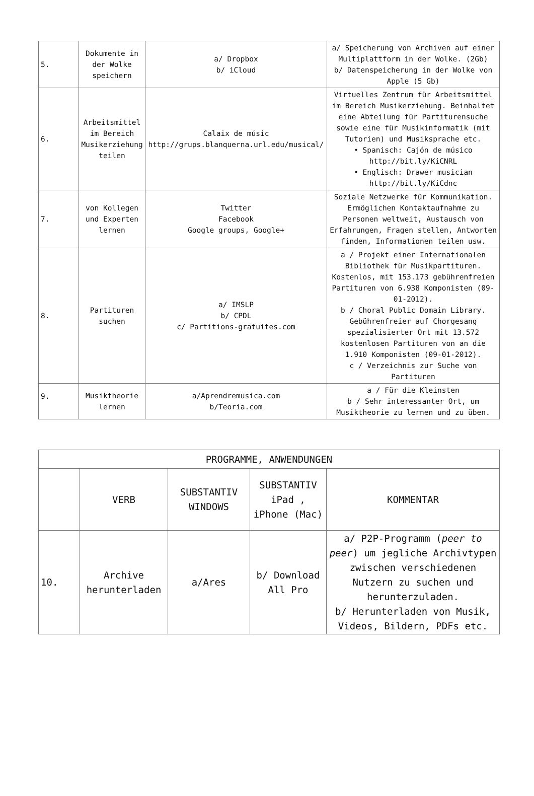| 5. | Dokumente in der Wolke speichern | a/ Dropbox b/ iCloud | a/ Speicherung von Archiven auf einer Multiplattform in der Wolke. (2Gb) b/ Datenspeicherung in der Wolke von Apple (5 Gb) |
| 6. | Arbeitsmittel im Bereich Musikerziehung teilen | Calaix de músic http://grups.blanquerna.url.edu/musical/ | Virtuelles Zentrum für Arbeitsmittel im Bereich Musikerziehung. Beinhaltet eine Abteilung für Partiturensuche sowie eine für Musikinformatik (mit Tutorien) und Musiksprache etc. • Spanisch: Cajón de músico http://bit.ly/KiCNRL • Englisch: Drawer musician http://bit.ly/KiCdnc |
| 7. | von Kollegen und Experten lernen | Twitter Facebook Google groups, Google+ | Soziale Netzwerke für Kommunikation. Ermöglichen Kontaktaufnahme zu Personen weltweit, Austausch von Erfahrungen, Fragen stellen, Antworten finden, Informationen teilen usw. |
| 8. | Partituren suchen | a/ IMSLP b/ CPDL c/ Partitions-gratuites.com | a / Projekt einer Internationalen Bibliothek für Musikpartituren. Kostenlos, mit 153.173 gebührenfreien Partituren von 6.938 Komponisten (09-01-2012). b / Choral Public Domain Library. Gebührenfreier auf Chorgesang spezialisierter Ort mit 13.572 kostenlosen Partituren von an die 1.910 Komponisten (09-01-2012). c / Verzeichnis zur Suche von Partituren |
| 9. | Musiktheorie lernen | a/Aprendremusica.com b/Teoria.com | a / Für die Kleinsten b / Sehr interessanter Ort, um Musiktheorie zu lernen und zu üben. |
| PROGRAMME, ANWENDUNGEN | | | | |
| --- | --- | --- | --- | --- |
| | VERB | SUBSTANTIV WINDOWS | SUBSTANTIV iPad , iPhone (Mac) | KOMMENTAR |
| 10. | Archive herunterladen | a/Ares | b/ Download All Pro | a/ P2P-Programm ( peer to peer ) um jegliche Archivtypen zwischen verschiedenen Nutzern zu suchen und herunterzuladen. b/ Herunterladen von Musik, Videos, Bildern, PDFs etc. |